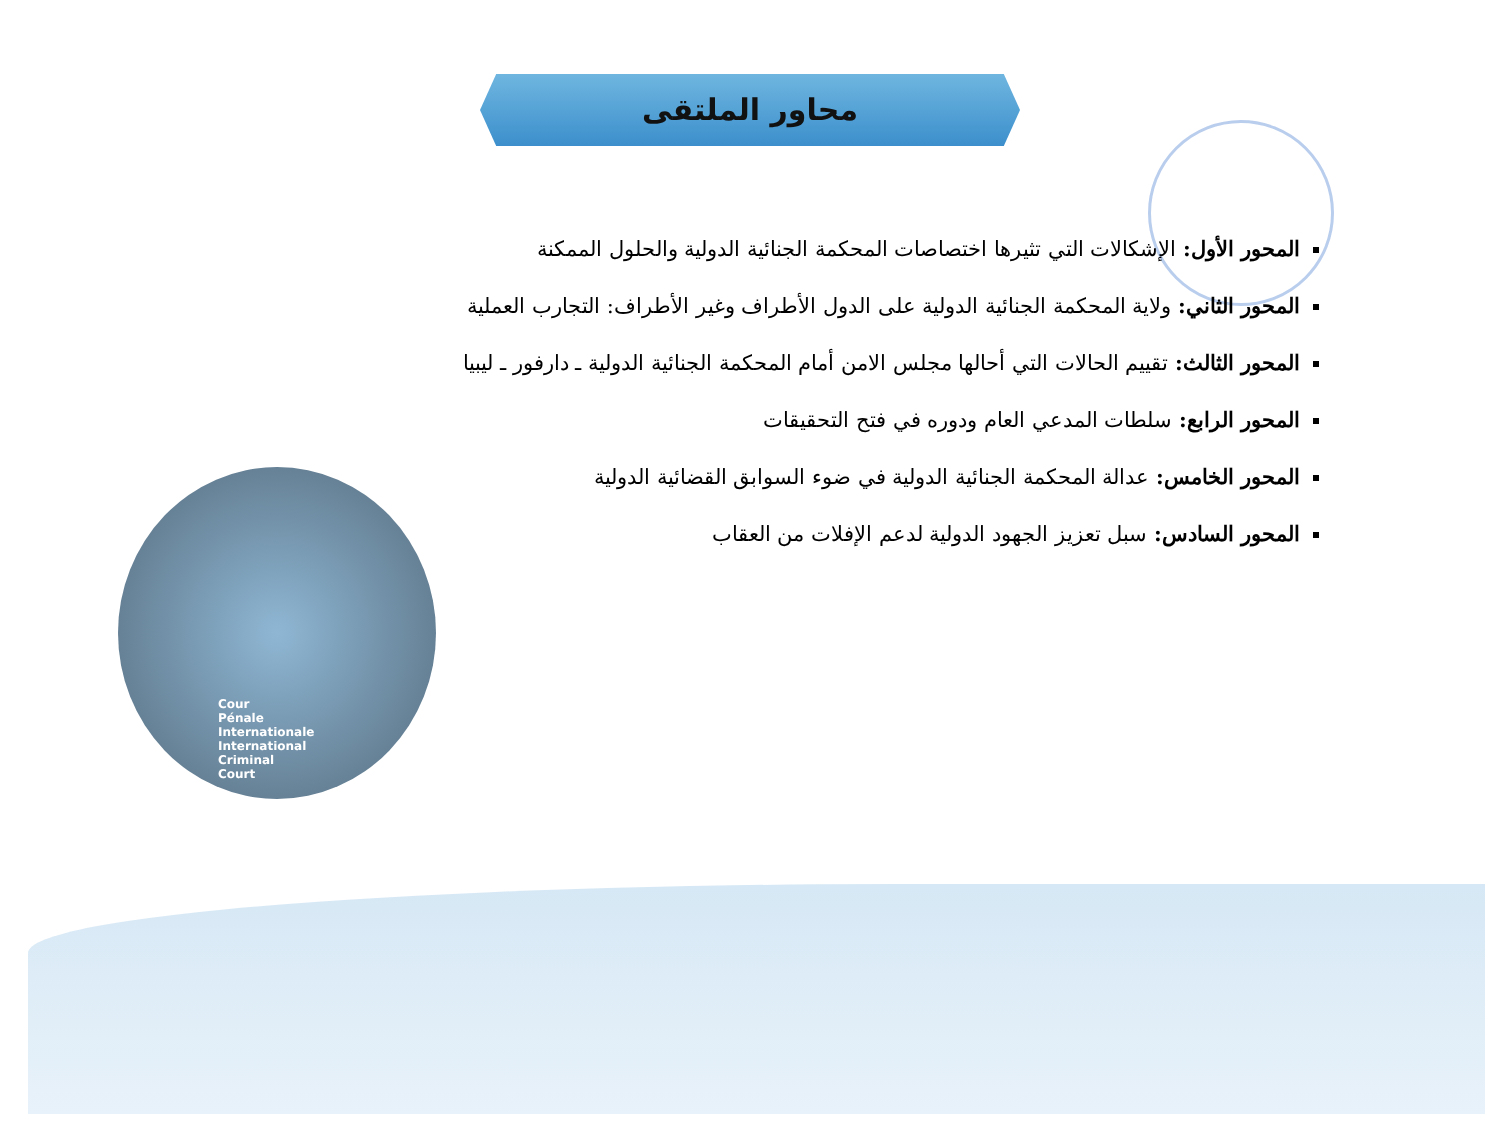محاور الملتقى
المحور الأول: الإشكالات التي تثيرها اختصاصات المحكمة الجنائية الدولية والحلول الممكنة
المحور الثاني: ولاية المحكمة الجنائية الدولية على الدول الأطراف وغير الأطراف: التجارب العملية
المحور الثالث: تقييم الحالات التي أحالها مجلس الامن أمام المحكمة الجنائية الدولية ـ دارفور ـ ليبيا
المحور الرابع: سلطات المدعي العام ودوره في فتح التحقيقات
المحور الخامس: عدالة المحكمة الجنائية الدولية في ضوء السوابق القضائية الدولية
المحور السادس: سبل تعزيز الجهود الدولية لدعم الإفلات من العقاب
Cour
Pénale
Internationale
International
Criminal
Court